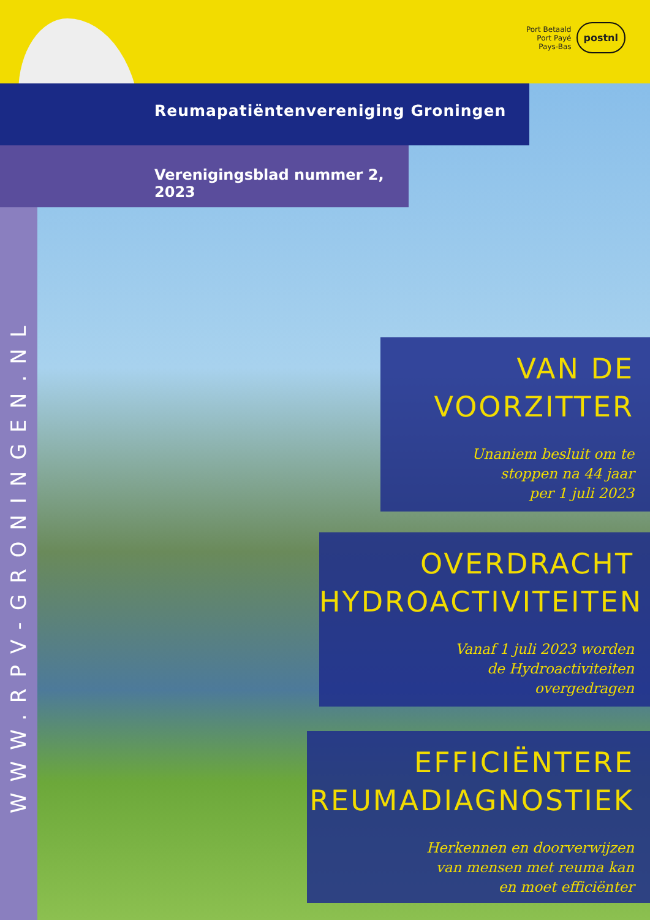Port Betaald
Port Payé
Pays-Bas
postnl
Reumapatiëntenvereniging Groningen
Verenigingsblad nummer 2, 2023
WWW.RPV-GRONINGEN.NL
VAN DE
VOORZITTER
Unaniem besluit om te
stoppen na 44 jaar
per 1 juli 2023
OVERDRACHT
HYDROACTIVITEITEN
Vanaf 1 juli 2023 worden
de Hydroactiviteiten
overgedragen
EFFICIËNTERE
REUMADIAGNOSTIEK
Herkennen en doorverwijzen
van mensen met reuma kan
en moet efficiënter